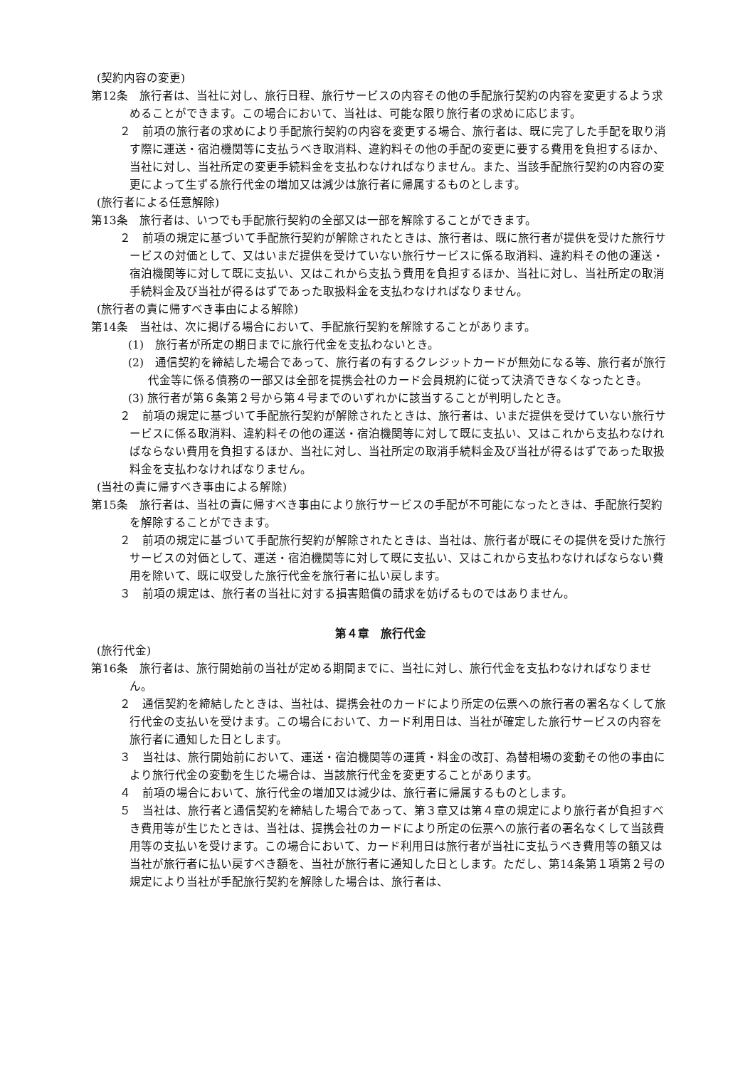(契約内容の変更)
第12条　旅行者は、当社に対し、旅行日程、旅行サービスの内容その他の手配旅行契約の内容を変更するよう求めることができます。この場合において、当社は、可能な限り旅行者の求めに応じます。
２　前項の旅行者の求めにより手配旅行契約の内容を変更する場合、旅行者は、既に完了した手配を取り消す際に運送・宿泊機関等に支払うべき取消料、違約料その他の手配の変更に要する費用を負担するほか、当社に対し、当社所定の変更手続料金を支払わなければなりません。また、当該手配旅行契約の内容の変更によって生ずる旅行代金の増加又は減少は旅行者に帰属するものとします。
(旅行者による任意解除)
第13条　旅行者は、いつでも手配旅行契約の全部又は一部を解除することができます。
２　前項の規定に基づいて手配旅行契約が解除されたときは、旅行者は、既に旅行者が提供を受けた旅行サービスの対価として、又はいまだ提供を受けていない旅行サービスに係る取消料、違約料その他の運送・宿泊機関等に対して既に支払い、又はこれから支払う費用を負担するほか、当社に対し、当社所定の取消手続料金及び当社が得るはずであった取扱料金を支払わなければなりません。
(旅行者の責に帰すべき事由による解除)
第14条　当社は、次に掲げる場合において、手配旅行契約を解除することがあります。
(1)　旅行者が所定の期日までに旅行代金を支払わないとき。
(2)　通信契約を締結した場合であって、旅行者の有するクレジットカードが無効になる等、旅行者が旅行代金等に係る債務の一部又は全部を提携会社のカード会員規約に従って決済できなくなったとき。
(3) 旅行者が第６条第２号から第４号までのいずれかに該当することが判明したとき。
２　前項の規定に基づいて手配旅行契約が解除されたときは、旅行者は、いまだ提供を受けていない旅行サービスに係る取消料、違約料その他の運送・宿泊機関等に対して既に支払い、又はこれから支払わなければならない費用を負担するほか、当社に対し、当社所定の取消手続料金及び当社が得るはずであった取扱料金を支払わなければなりません。
(当社の責に帰すべき事由による解除)
第15条　旅行者は、当社の責に帰すべき事由により旅行サービスの手配が不可能になったときは、手配旅行契約を解除することができます。
２　前項の規定に基づいて手配旅行契約が解除されたときは、当社は、旅行者が既にその提供を受けた旅行サービスの対価として、運送・宿泊機関等に対して既に支払い、又はこれから支払わなければならない費用を除いて、既に収受した旅行代金を旅行者に払い戻します。
３　前項の規定は、旅行者の当社に対する損害賠償の請求を妨げるものではありません。
第４章　旅行代金
(旅行代金)
第16条　旅行者は、旅行開始前の当社が定める期間までに、当社に対し、旅行代金を支払わなければなりません。
２　通信契約を締結したときは、当社は、提携会社のカードにより所定の伝票への旅行者の署名なくして旅行代金の支払いを受けます。この場合において、カード利用日は、当社が確定した旅行サービスの内容を旅行者に通知した日とします。
３　当社は、旅行開始前において、運送・宿泊機関等の運賃・料金の改訂、為替相場の変動その他の事由により旅行代金の変動を生じた場合は、当該旅行代金を変更することがあります。
４　前項の場合において、旅行代金の増加又は減少は、旅行者に帰属するものとします。
５　当社は、旅行者と通信契約を締結した場合であって、第３章又は第４章の規定により旅行者が負担すべき費用等が生じたときは、当社は、提携会社のカードにより所定の伝票への旅行者の署名なくして当該費用等の支払いを受けます。この場合において、カード利用日は旅行者が当社に支払うべき費用等の額又は当社が旅行者に払い戻すべき額を、当社が旅行者に通知した日とします。ただし、第14条第１項第２号の規定により当社が手配旅行契約を解除した場合は、旅行者は、